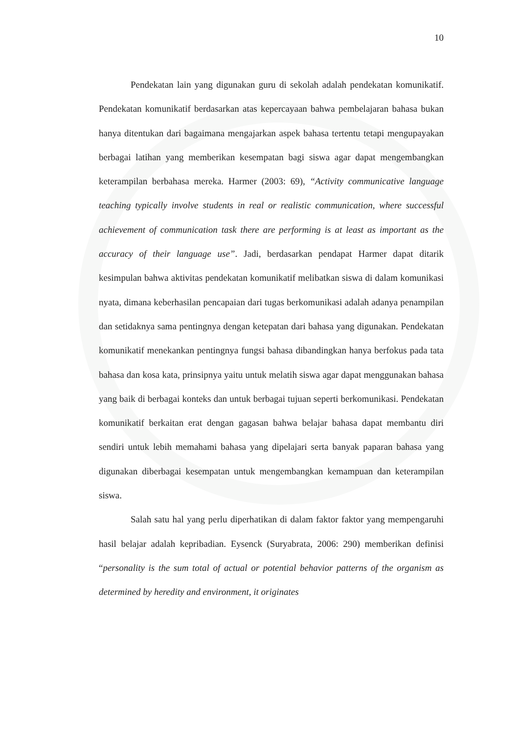10
Pendekatan lain yang digunakan guru di sekolah adalah pendekatan komunikatif. Pendekatan komunikatif berdasarkan atas kepercayaan bahwa pembelajaran bahasa bukan hanya ditentukan dari bagaimana mengajarkan aspek bahasa tertentu tetapi mengupayakan berbagai latihan yang memberikan kesempatan bagi siswa agar dapat mengembangkan keterampilan berbahasa mereka. Harmer (2003: 69), “Activity communicative language teaching typically involve students in real or realistic communication, where successful achievement of communication task there are performing is at least as important as the accuracy of their language use”. Jadi, berdasarkan pendapat Harmer dapat ditarik kesimpulan bahwa aktivitas pendekatan komunikatif melibatkan siswa di dalam komunikasi nyata, dimana keberhasilan pencapaian dari tugas berkomunikasi adalah adanya penampilan dan setidaknya sama pentingnya dengan ketepatan dari bahasa yang digunakan. Pendekatan komunikatif menekankan pentingnya fungsi bahasa dibandingkan hanya berfokus pada tata bahasa dan kosa kata, prinsipnya yaitu untuk melatih siswa agar dapat menggunakan bahasa yang baik di berbagai konteks dan untuk berbagai tujuan seperti berkomunikasi. Pendekatan komunikatif berkaitan erat dengan gagasan bahwa belajar bahasa dapat membantu diri sendiri untuk lebih memahami bahasa yang dipelajari serta banyak paparan bahasa yang digunakan diberbagai kesempatan untuk mengembangkan kemampuan dan keterampilan siswa.
Salah satu hal yang perlu diperhatikan di dalam faktor faktor yang mempengaruhi hasil belajar adalah kepribadian. Eysenck (Suryabrata, 2006: 290) memberikan definisi “personality is the sum total of actual or potential behavior patterns of the organism as determined by heredity and environment, it originates